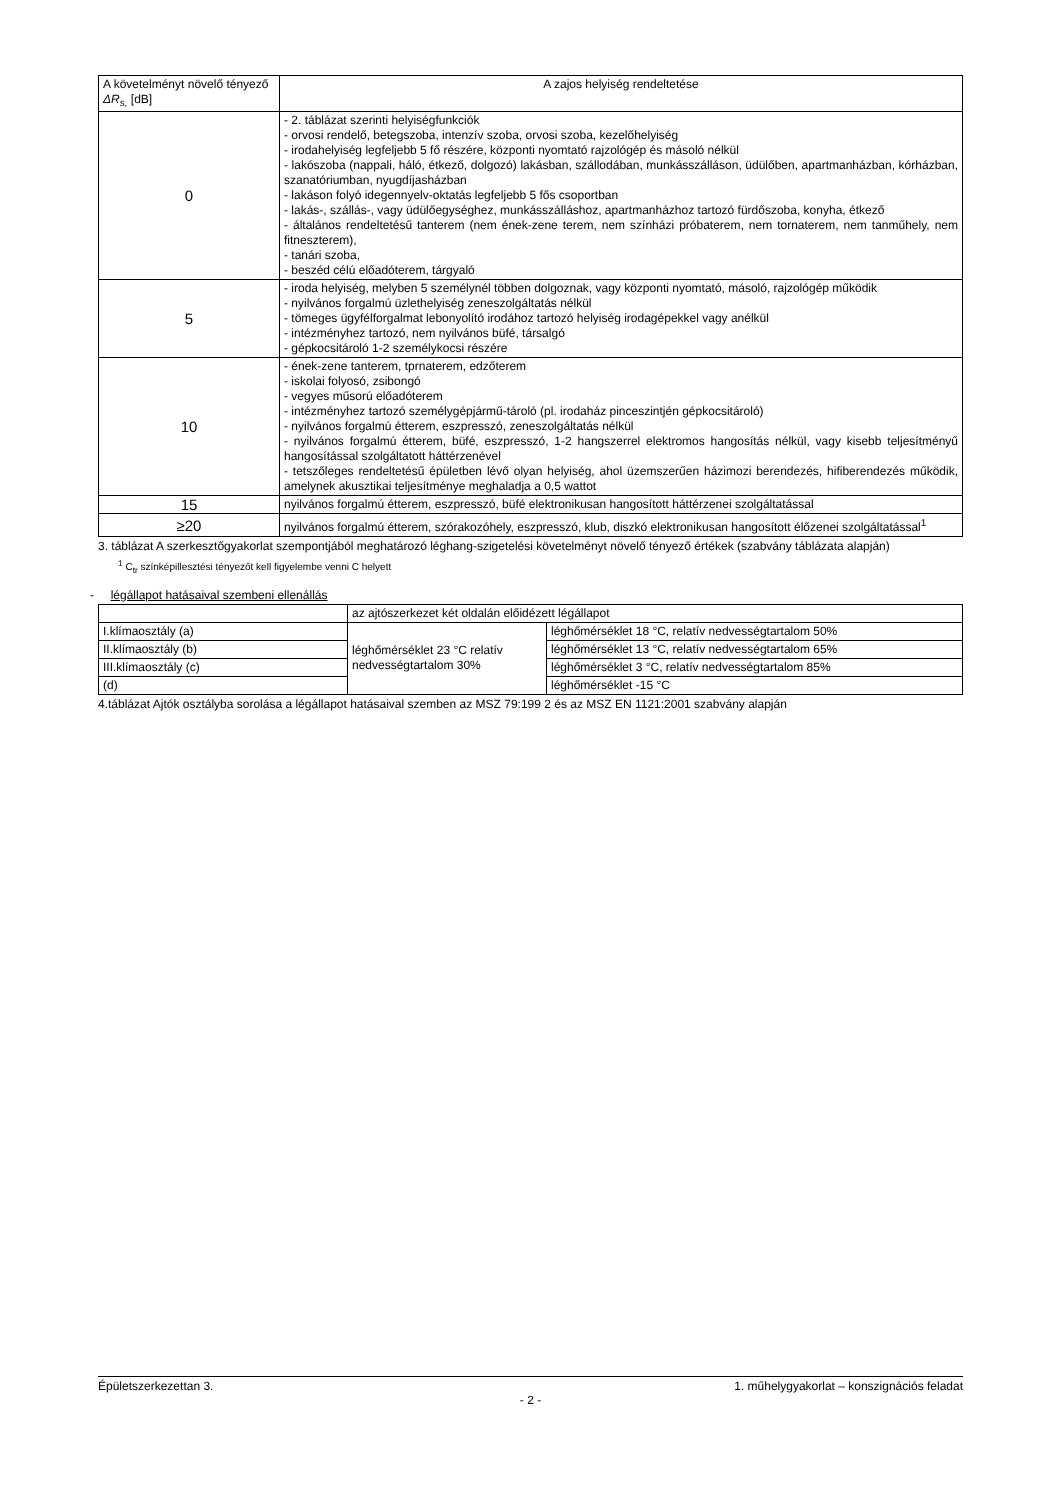| A követelményt növelő tényező ΔR<sub>s,</sub> [dB] | A zajos helyiség rendeltetése |
| --- | --- |
| 0 | - 2. táblázat szerinti helyiségfunkciók - orvosi rendelő, betegszoba, intenzív szoba, orvosi szoba, kezelőhelyiség - irodahelyiség legfeljebb 5 fő részére, központi nyomtató rajzológép és másoló nélkül - lakószoba (nappali, háló, étkező, dolgozó) lakásban, szállodában, munkásszálláson, üdülőben, apartmanházban, kórházban, szanatóriumban, nyugdíjasházban - lakáson folyó idegennyelv-oktatás legfeljebb 5 fős csoportban - lakás-, szállás-, vagy üdülőegységhez, munkásszálláshoz, apartmanházhoz tartozó fürdőszoba, konyha, étkező - általános rendeltetésű tanterem (nem ének-zene terem, nem színházi próbaterem, nem tornaterem, nem tanműhely, nem fitneszterem), - tanári szoba, - beszéd célú előadóterem, tárgyaló |
| 5 | - iroda helyiség, melyben 5 személynél többen dolgoznak, vagy központi nyomtató, másoló, rajzológép működik - nyilvános forgalmú üzlethelyiség zeneszolgáltatás nélkül - tömeges ügyfélforgalmat lebonyolító irodához tartozó helyiség irodagépekkel vagy anélkül - intézményhez tartozó, nem nyilvános büfé, társalgó - gépkocsitároló 1-2 személykocsi részére |
| 10 | - ének-zene tanterem, tprnaterem, edzőterem - iskolai folyosó, zsibongó - vegyes műsorú előadóterem - intézményhez tartozó személygépjármű-tároló (pl. irodaház pinceszintjén gépkocsitároló) - nyilvános forgalmú étterem, eszpresszó, zeneszolgáltatás nélkül - nyilvános forgalmú étterem, büfé, eszpresszó, 1-2 hangszerrel elektromos hangosítás nélkül, vagy kisebb teljesítményű hangosítással szolgáltatott háttérzenével - tetszőleges rendeltetésű épületben lévő olyan helyiség, ahol üzemszerűen házimozi berendezés, hifiberendezés működik, amelynek akusztikai teljesítménye meghaladja a 0,5 wattot |
| 15 | nyilvános forgalmú étterem, eszpresszó, büfé elektronikusan hangosított háttérzenei szolgáltatással |
| ≥20 | nyilvános forgalmú étterem, szórakozóhely, eszpresszó, klub, diszkó elektronikusan hangosított élőzenei szolgáltatással<sup>1</sup> |
3. táblázat A szerkesztőgyakorlat szempontjából meghatározó léghang-szigetelési követelményt növelő tényező értékek (szabvány táblázata alapján)
<sup>1</sup> C<sub>tr</sub> színképillesztési tényezőt kell figyelembe venni C helyett
- légállapot hatásaival szembeni ellenállás
| | az ajtószerkezet két oldalán előidézett légállapot | |
| I.klímaosztály (a) | léghőmérséklet 23 °C relatív nedvességtartalom 30% | léghőmérséklet 18 °C, relatív nedvességtartalom 50% |
| II.klímaosztály (b) | | léghőmérséklet 13 °C, relatív nedvességtartalom 65% |
| III.klímaosztály (c) | | léghőmérséklet 3 °C, relatív nedvességtartalom 85% |
| (d) | | léghőmérséklet -15 °C |
4.táblázat Ajtók osztályba sorolása a légállapot hatásaival szemben az MSZ 79:199 2 és az MSZ EN 1121:2001 szabvány alapján
Épületszerkezettan 3. 1. műhelygyakorlat – konszignációs feladat
- 2 -